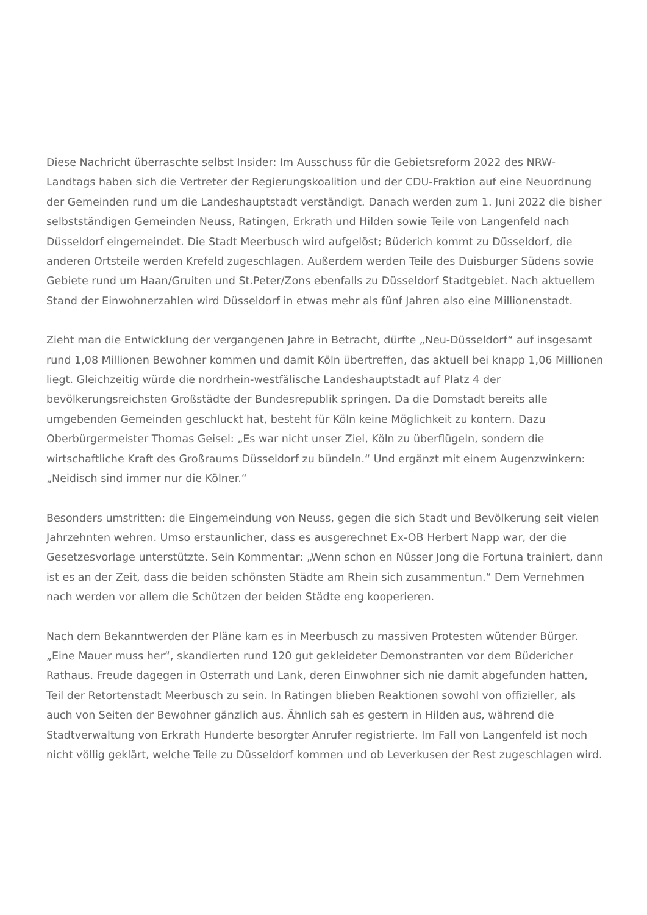Diese Nachricht überraschte selbst Insider: Im Ausschuss für die Gebietsreform 2022 des NRW-Landtags haben sich die Vertreter der Regierungskoalition und der CDU-Fraktion auf eine Neuordnung der Gemeinden rund um die Landeshauptstadt verständigt. Danach werden zum 1. Juni 2022 die bisher selbstständigen Gemeinden Neuss, Ratingen, Erkrath und Hilden sowie Teile von Langenfeld nach Düsseldorf eingemeindet. Die Stadt Meerbusch wird aufgelöst; Büderich kommt zu Düsseldorf, die anderen Ortsteile werden Krefeld zugeschlagen. Außerdem werden Teile des Duisburger Südens sowie Gebiete rund um Haan/Gruiten und St.Peter/Zons ebenfalls zu Düsseldorf Stadtgebiet. Nach aktuellem Stand der Einwohnerzahlen wird Düsseldorf in etwas mehr als fünf Jahren also eine Millionenstadt.
Zieht man die Entwicklung der vergangenen Jahre in Betracht, dürfte „Neu-Düsseldorf“ auf insgesamt rund 1,08 Millionen Bewohner kommen und damit Köln übertreffen, das aktuell bei knapp 1,06 Millionen liegt. Gleichzeitig würde die nordrhein-westfälische Landeshauptstadt auf Platz 4 der bevölkerungsreichsten Großstädte der Bundesrepublik springen. Da die Domstadt bereits alle umgebenden Gemeinden geschluckt hat, besteht für Köln keine Möglichkeit zu kontern. Dazu Oberbürgermeister Thomas Geisel: „Es war nicht unser Ziel, Köln zu überflügeln, sondern die wirtschaftliche Kraft des Großraums Düsseldorf zu bündeln.“ Und ergänzt mit einem Augenzwinkern: „Neidisch sind immer nur die Kölner.“
Besonders umstritten: die Eingemeindung von Neuss, gegen die sich Stadt und Bevölkerung seit vielen Jahrzehnten wehren. Umso erstaunlicher, dass es ausgerechnet Ex-OB Herbert Napp war, der die Gesetzesvorlage unterstützte. Sein Kommentar: „Wenn schon en Nüsser Jong die Fortuna trainiert, dann ist es an der Zeit, dass die beiden schönsten Städte am Rhein sich zusammentun.“ Dem Vernehmen nach werden vor allem die Schützen der beiden Städte eng kooperieren.
Nach dem Bekanntwerden der Pläne kam es in Meerbusch zu massiven Protesten wütender Bürger. „Eine Mauer muss her“, skandierten rund 120 gut gekleideter Demonstranten vor dem Büdericher Rathaus. Freude dagegen in Osterrath und Lank, deren Einwohner sich nie damit abgefunden hatten, Teil der Retortenstadt Meerbusch zu sein. In Ratingen blieben Reaktionen sowohl von offizieller, als auch von Seiten der Bewohner gänzlich aus. Ähnlich sah es gestern in Hilden aus, während die Stadtverwaltung von Erkrath Hunderte besorgter Anrufer registrierte. Im Fall von Langenfeld ist noch nicht völlig geklärt, welche Teile zu Düsseldorf kommen und ob Leverkusen der Rest zugeschlagen wird.